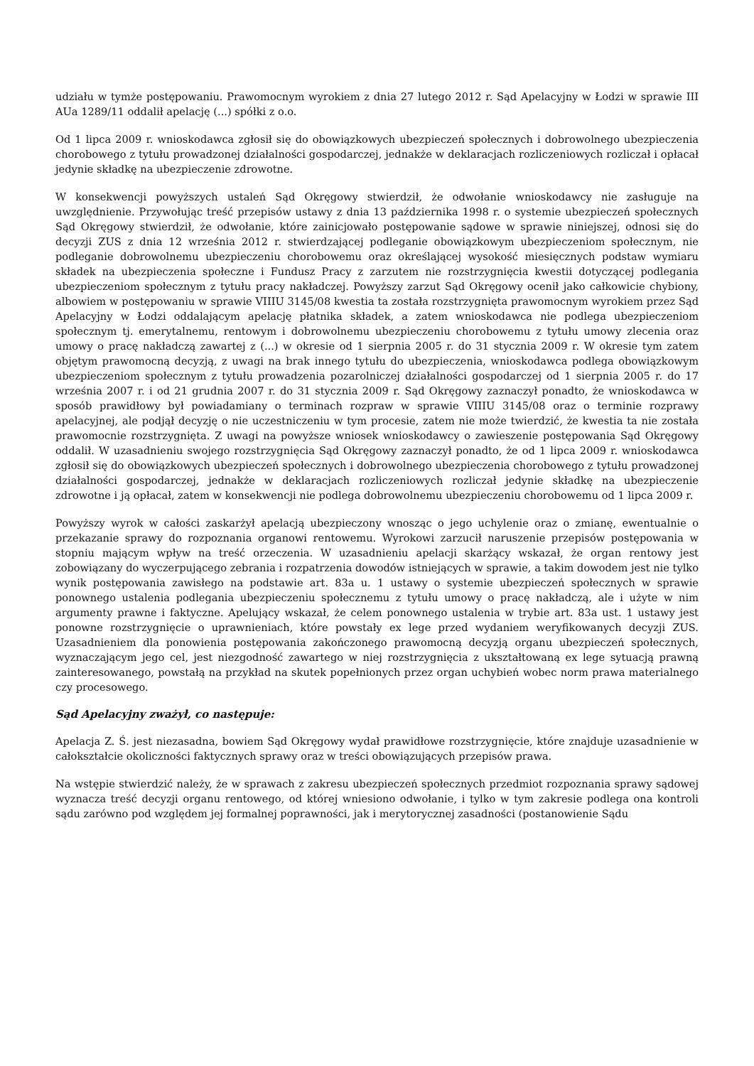udziału w tymże postępowaniu. Prawomocnym wyrokiem z dnia 27 lutego 2012 r. Sąd Apelacyjny w Łodzi w sprawie III AUa 1289/11 oddalił apelację (...) spółki z o.o.
Od 1 lipca 2009 r. wnioskodawca zgłosił się do obowiązkowych ubezpieczeń społecznych i dobrowolnego ubezpieczenia chorobowego z tytułu prowadzonej działalności gospodarczej, jednakże w deklaracjach rozliczeniowych rozliczał i opłacał jedynie składkę na ubezpieczenie zdrowotne.
W konsekwencji powyższych ustaleń Sąd Okręgowy stwierdził, że odwołanie wnioskodawcy nie zasługuje na uwzględnienie. Przywołując treść przepisów ustawy z dnia 13 października 1998 r. o systemie ubezpieczeń społecznych Sąd Okręgowy stwierdził, że odwołanie, które zainicjowało postępowanie sądowe w sprawie niniejszej, odnosi się do decyzji ZUS z dnia 12 września 2012 r. stwierdzającej podleganie obowiązkowym ubezpieczeniom społecznym, nie podleganie dobrowolnemu ubezpieczeniu chorobowemu oraz określającej wysokość miesięcznych podstaw wymiaru składek na ubezpieczenia społeczne i Fundusz Pracy z zarzutem nie rozstrzygnięcia kwestii dotyczącej podlegania ubezpieczeniom społecznym z tytułu pracy nakładczej. Powyższy zarzut Sąd Okręgowy ocenił jako całkowicie chybiony, albowiem w postępowaniu w sprawie VIIIU 3145/08 kwestia ta została rozstrzygnięta prawomocnym wyrokiem przez Sąd Apelacyjny w Łodzi oddalającym apelację płatnika składek, a zatem wnioskodawca nie podlega ubezpieczeniom społecznym tj. emerytalnemu, rentowym i dobrowolnemu ubezpieczeniu chorobowemu z tytułu umowy zlecenia oraz umowy o pracę nakładczą zawartej z (...) w okresie od 1 sierpnia 2005 r. do 31 stycznia 2009 r. W okresie tym zatem objętym prawomocną decyzją, z uwagi na brak innego tytułu do ubezpieczenia, wnioskodawca podlega obowiązkowym ubezpieczeniom społecznym z tytułu prowadzenia pozarolniczej działalności gospodarczej od 1 sierpnia 2005 r. do 17 września 2007 r. i od 21 grudnia 2007 r. do 31 stycznia 2009 r. Sąd Okręgowy zaznaczył ponadto, że wnioskodawca w sposób prawidłowy był powiadamiany o terminach rozpraw w sprawie VIIIU 3145/08 oraz o terminie rozprawy apelacyjnej, ale podjął decyzję o nie uczestniczeniu w tym procesie, zatem nie może twierdzić, że kwestia ta nie została prawomocnie rozstrzygnięta. Z uwagi na powyższe wniosek wnioskodawcy o zawieszenie postępowania Sąd Okręgowy oddalił. W uzasadnieniu swojego rozstrzygnięcia Sąd Okręgowy zaznaczył ponadto, że od 1 lipca 2009 r. wnioskodawca zgłosił się do obowiązkowych ubezpieczeń społecznych i dobrowolnego ubezpieczenia chorobowego z tytułu prowadzonej działalności gospodarczej, jednakże w deklaracjach rozliczeniowych rozliczał jedynie składkę na ubezpieczenie zdrowotne i ją opłacał, zatem w konsekwencji nie podlega dobrowolnemu ubezpieczeniu chorobowemu od 1 lipca 2009 r.
Powyższy wyrok w całości zaskarżył apelacją ubezpieczony wnosząc o jego uchylenie oraz o zmianę, ewentualnie o przekazanie sprawy do rozpoznania organowi rentowemu. Wyrokowi zarzucił naruszenie przepisów postępowania w stopniu mającym wpływ na treść orzeczenia. W uzasadnieniu apelacji skarżący wskazał, że organ rentowy jest zobowiązany do wyczerpującego zebrania i rozpatrzenia dowodów istniejących w sprawie, a takim dowodem jest nie tylko wynik postępowania zawisłego na podstawie art. 83a u. 1 ustawy o systemie ubezpieczeń społecznych w sprawie ponownego ustalenia podlegania ubezpieczeniu społecznemu z tytułu umowy o pracę nakładczą, ale i użyte w nim argumenty prawne i faktyczne. Apelujący wskazał, że celem ponownego ustalenia w trybie art. 83a ust. 1 ustawy jest ponowne rozstrzygnięcie o uprawnieniach, które powstały ex lege przed wydaniem weryfikowanych decyzji ZUS. Uzasadnieniem dla ponowienia postępowania zakończonego prawomocną decyzją organu ubezpieczeń społecznych, wyznaczającym jego cel, jest niezgodność zawartego w niej rozstrzygnięcia z ukształtowaną ex lege sytuacją prawną zainteresowanego, powstałą na przykład na skutek popełnionych przez organ uchybień wobec norm prawa materialnego czy procesowego.
Sąd Apelacyjny zważył, co następuje:
Apelacja Z. Ś. jest niezasadna, bowiem Sąd Okręgowy wydał prawidłowe rozstrzygnięcie, które znajduje uzasadnienie w całokształcie okoliczności faktycznych sprawy oraz w treści obowiązujących przepisów prawa.
Na wstępie stwierdzić należy, że w sprawach z zakresu ubezpieczeń społecznych przedmiot rozpoznania sprawy sądowej wyznacza treść decyzji organu rentowego, od której wniesiono odwołanie, i tylko w tym zakresie podlega ona kontroli sądu zarówno pod względem jej formalnej poprawności, jak i merytorycznej zasadności (postanowienie Sądu